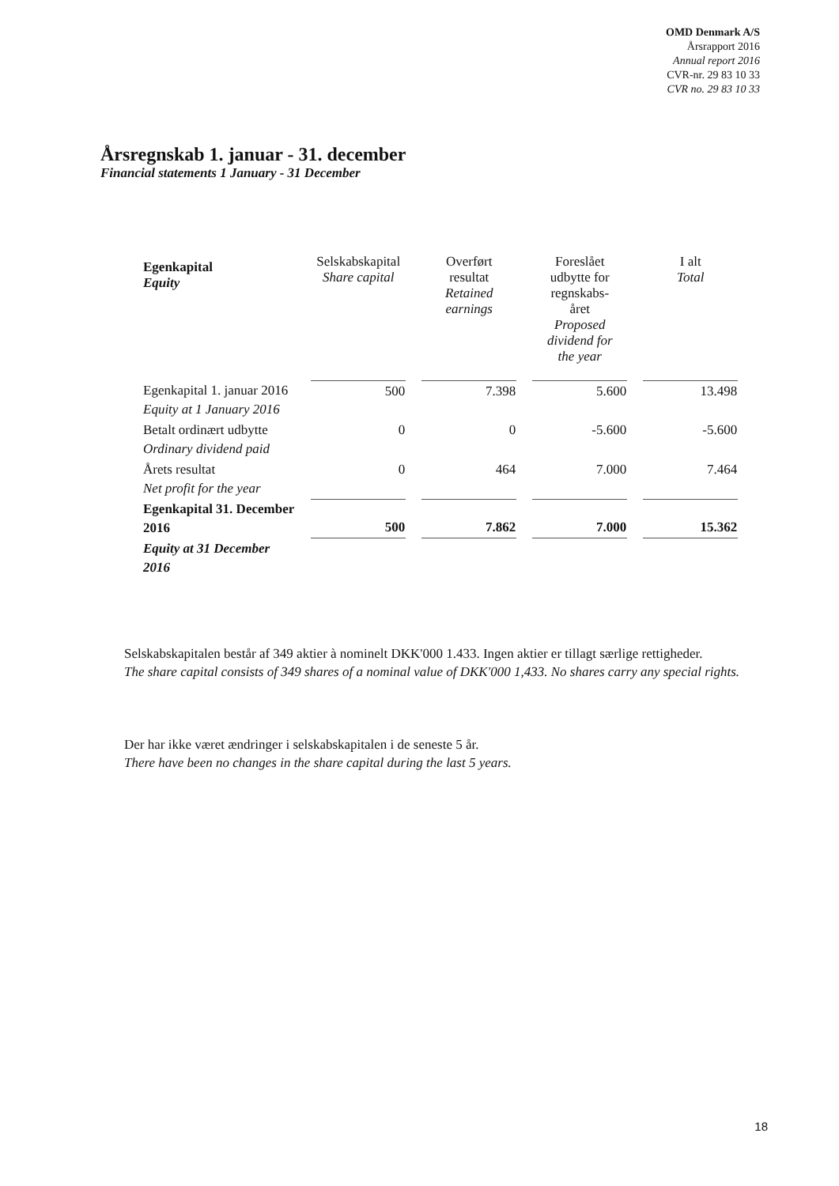OMD Denmark A/S
Årsrapport 2016
Annual report 2016
CVR-nr. 29 83 10 33
CVR no. 29 83 10 33
Årsregnskab 1. januar - 31. december
Financial statements 1 January - 31 December
| Egenkapital Equity | Selskabskapital Share capital | Overført resultat Retained earnings | Foreslået udbytte for regnskabs- året Proposed dividend for the year | I alt Total |
| --- | --- | --- | --- | --- |
| Egenkapital 1. januar 2016 Equity at 1 January 2016 | 500 | 7.398 | 5.600 | 13.498 |
| Betalt ordinært udbytte Ordinary dividend paid | 0 | 0 | -5.600 | -5.600 |
| Årets resultat Net profit for the year | 0 | 464 | 7.000 | 7.464 |
| Egenkapital 31. December 2016 | 500 | 7.862 | 7.000 | 15.362 |
| Equity at 31 December 2016 | | | | |
Selskabskapitalen består af 349 aktier à nominelt DKK'000 1.433. Ingen aktier er tillagt særlige rettigheder.
The share capital consists of 349 shares of a nominal value of DKK'000 1,433. No shares carry any special rights.
Der har ikke været ændringer i selskabskapitalen i de seneste 5 år.
There have been no changes in the share capital during the last 5 years.
18